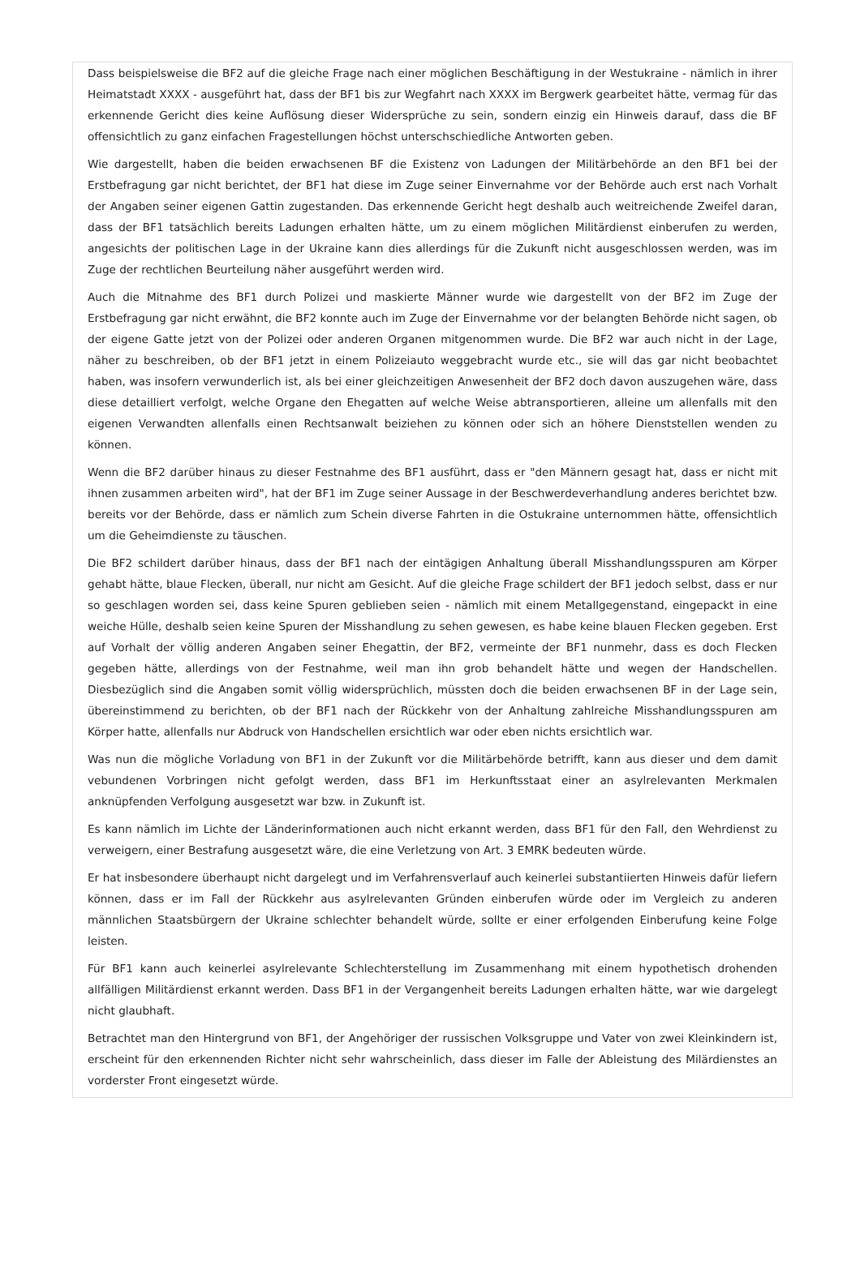Dass beispielsweise die BF2 auf die gleiche Frage nach einer möglichen Beschäftigung in der Westukraine - nämlich in ihrer Heimatstadt XXXX - ausgeführt hat, dass der BF1 bis zur Wegfahrt nach XXXX im Bergwerk gearbeitet hätte, vermag für das erkennende Gericht dies keine Auflösung dieser Widersprüche zu sein, sondern einzig ein Hinweis darauf, dass die BF offensichtlich zu ganz einfachen Fragestellungen höchst unterschschiedliche Antworten geben.
Wie dargestellt, haben die beiden erwachsenen BF die Existenz von Ladungen der Militärbehörde an den BF1 bei der Erstbefragung gar nicht berichtet, der BF1 hat diese im Zuge seiner Einvernahme vor der Behörde auch erst nach Vorhalt der Angaben seiner eigenen Gattin zugestanden. Das erkennende Gericht hegt deshalb auch weitreichende Zweifel daran, dass der BF1 tatsächlich bereits Ladungen erhalten hätte, um zu einem möglichen Militärdienst einberufen zu werden, angesichts der politischen Lage in der Ukraine kann dies allerdings für die Zukunft nicht ausgeschlossen werden, was im Zuge der rechtlichen Beurteilung näher ausgeführt werden wird.
Auch die Mitnahme des BF1 durch Polizei und maskierte Männer wurde wie dargestellt von der BF2 im Zuge der Erstbefragung gar nicht erwähnt, die BF2 konnte auch im Zuge der Einvernahme vor der belangten Behörde nicht sagen, ob der eigene Gatte jetzt von der Polizei oder anderen Organen mitgenommen wurde. Die BF2 war auch nicht in der Lage, näher zu beschreiben, ob der BF1 jetzt in einem Polizeiauto weggebracht wurde etc., sie will das gar nicht beobachtet haben, was insofern verwunderlich ist, als bei einer gleichzeitigen Anwesenheit der BF2 doch davon auszugehen wäre, dass diese detailliert verfolgt, welche Organe den Ehegatten auf welche Weise abtransportieren, alleine um allenfalls mit den eigenen Verwandten allenfalls einen Rechtsanwalt beiziehen zu können oder sich an höhere Dienststellen wenden zu können.
Wenn die BF2 darüber hinaus zu dieser Festnahme des BF1 ausführt, dass er "den Männern gesagt hat, dass er nicht mit ihnen zusammen arbeiten wird", hat der BF1 im Zuge seiner Aussage in der Beschwerdeverhandlung anderes berichtet bzw. bereits vor der Behörde, dass er nämlich zum Schein diverse Fahrten in die Ostukraine unternommen hätte, offensichtlich um die Geheimdienste zu täuschen.
Die BF2 schildert darüber hinaus, dass der BF1 nach der eintägigen Anhaltung überall Misshandlungsspuren am Körper gehabt hätte, blaue Flecken, überall, nur nicht am Gesicht. Auf die gleiche Frage schildert der BF1 jedoch selbst, dass er nur so geschlagen worden sei, dass keine Spuren geblieben seien - nämlich mit einem Metallgegenstand, eingepackt in eine weiche Hülle, deshalb seien keine Spuren der Misshandlung zu sehen gewesen, es habe keine blauen Flecken gegeben. Erst auf Vorhalt der völlig anderen Angaben seiner Ehegattin, der BF2, vermeinte der BF1 nunmehr, dass es doch Flecken gegeben hätte, allerdings von der Festnahme, weil man ihn grob behandelt hätte und wegen der Handschellen. Diesbezüglich sind die Angaben somit völlig widersprüchlich, müssten doch die beiden erwachsenen BF in der Lage sein, übereinstimmend zu berichten, ob der BF1 nach der Rückkehr von der Anhaltung zahlreiche Misshandlungsspuren am Körper hatte, allenfalls nur Abdruck von Handschellen ersichtlich war oder eben nichts ersichtlich war.
Was nun die mögliche Vorladung von BF1 in der Zukunft vor die Militärbehörde betrifft, kann aus dieser und dem damit vebundenen Vorbringen nicht gefolgt werden, dass BF1 im Herkunftsstaat einer an asylrelevanten Merkmalen anknüpfenden Verfolgung ausgesetzt war bzw. in Zukunft ist.
Es kann nämlich im Lichte der Länderinformationen auch nicht erkannt werden, dass BF1 für den Fall, den Wehrdienst zu verweigern, einer Bestrafung ausgesetzt wäre, die eine Verletzung von Art. 3 EMRK bedeuten würde.
Er hat insbesondere überhaupt nicht dargelegt und im Verfahrensverlauf auch keinerlei substantiierten Hinweis dafür liefern können, dass er im Fall der Rückkehr aus asylrelevanten Gründen einberufen würde oder im Vergleich zu anderen männlichen Staatsbürgern der Ukraine schlechter behandelt würde, sollte er einer erfolgenden Einberufung keine Folge leisten.
Für BF1 kann auch keinerlei asylrelevante Schlechterstellung im Zusammenhang mit einem hypothetisch drohenden allfälligen Militärdienst erkannt werden. Dass BF1 in der Vergangenheit bereits Ladungen erhalten hätte, war wie dargelegt nicht glaubhaft.
Betrachtet man den Hintergrund von BF1, der Angehöriger der russischen Volksgruppe und Vater von zwei Kleinkindern ist, erscheint für den erkennenden Richter nicht sehr wahrscheinlich, dass dieser im Falle der Ableistung des Milärdienstes an vorderster Front eingesetzt würde.